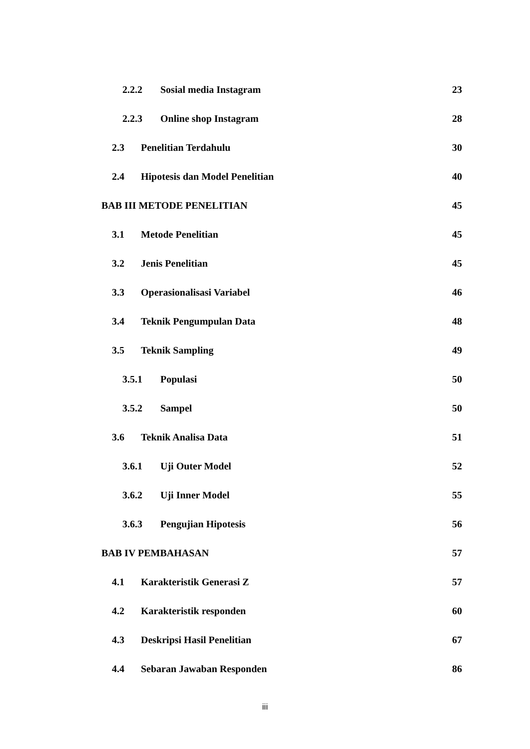2.2.2 Sosial media Instagram 23
2.2.3 Online shop Instagram 28
2.3 Penelitian Terdahulu 30
2.4 Hipotesis dan Model Penelitian 40
BAB III METODE PENELITIAN 45
3.1 Metode Penelitian 45
3.2 Jenis Penelitian 45
3.3 Operasionalisasi Variabel 46
3.4 Teknik Pengumpulan Data 48
3.5 Teknik Sampling 49
3.5.1 Populasi 50
3.5.2 Sampel 50
3.6 Teknik Analisa Data 51
3.6.1 Uji Outer Model 52
3.6.2 Uji Inner Model 55
3.6.3 Pengujian Hipotesis 56
BAB IV PEMBAHASAN 57
4.1 Karakteristik Generasi Z 57
4.2 Karakteristik responden 60
4.3 Deskripsi Hasil Penelitian 67
4.4 Sebaran Jawaban Responden 86
iii